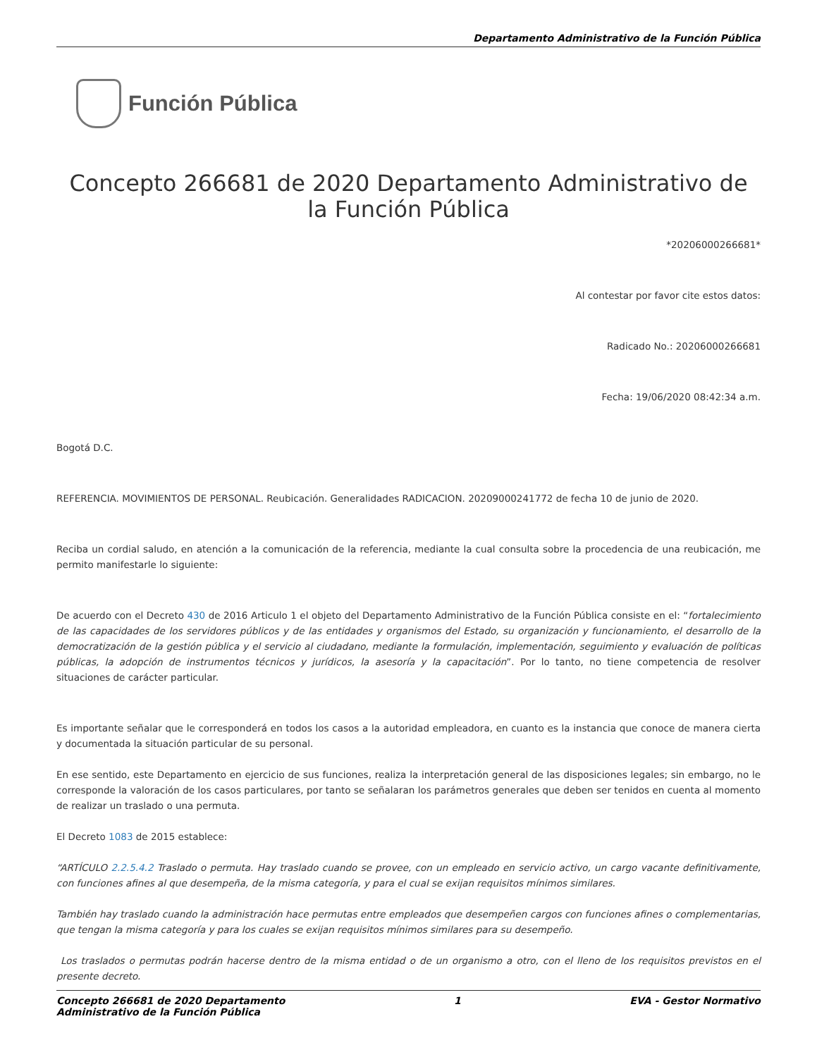Departamento Administrativo de la Función Pública
Función Pública
Concepto 266681 de 2020 Departamento Administrativo de la Función Pública
*20206000266681*
Al contestar por favor cite estos datos:
Radicado No.: 20206000266681
Fecha: 19/06/2020 08:42:34 a.m.
Bogotá D.C.
REFERENCIA. MOVIMIENTOS DE PERSONAL. Reubicación. Generalidades RADICACION. 20209000241772 de fecha 10 de junio de 2020.
Reciba un cordial saludo, en atención a la comunicación de la referencia, mediante la cual consulta sobre la procedencia de una reubicación, me permito manifestarle lo siguiente:
De acuerdo con el Decreto 430 de 2016 Articulo 1 el objeto del Departamento Administrativo de la Función Pública consiste en el: “fortalecimiento de las capacidades de los servidores públicos y de las entidades y organismos del Estado, su organización y funcionamiento, el desarrollo de la democratización de la gestión pública y el servicio al ciudadano, mediante la formulación, implementación, seguimiento y evaluación de políticas públicas, la adopción de instrumentos técnicos y jurídicos, la asesoría y la capacitación”. Por lo tanto, no tiene competencia de resolver situaciones de carácter particular.
Es importante señalar que le corresponderá en todos los casos a la autoridad empleadora, en cuanto es la instancia que conoce de manera cierta y documentada la situación particular de su personal.
En ese sentido, este Departamento en ejercicio de sus funciones, realiza la interpretación general de las disposiciones legales; sin embargo, no le corresponde la valoración de los casos particulares, por tanto se señalaran los parámetros generales que deben ser tenidos en cuenta al momento de realizar un traslado o una permuta.
El Decreto 1083 de 2015 establece:
“ARTÍCULO 2.2.5.4.2 Traslado o permuta. Hay traslado cuando se provee, con un empleado en servicio activo, un cargo vacante definitivamente, con funciones afines al que desempeña, de la misma categoría, y para el cual se exijan requisitos mínimos similares.
También hay traslado cuando la administración hace permutas entre empleados que desempeñen cargos con funciones afines o complementarias, que tengan la misma categoría y para los cuales se exijan requisitos mínimos similares para su desempeño.
Los traslados o permutas podrán hacerse dentro de la misma entidad o de un organismo a otro, con el lleno de los requisitos previstos en el presente decreto.
Concepto 266681 de 2020 Departamento
Administrativo de la Función Pública 1 EVA - Gestor Normativo